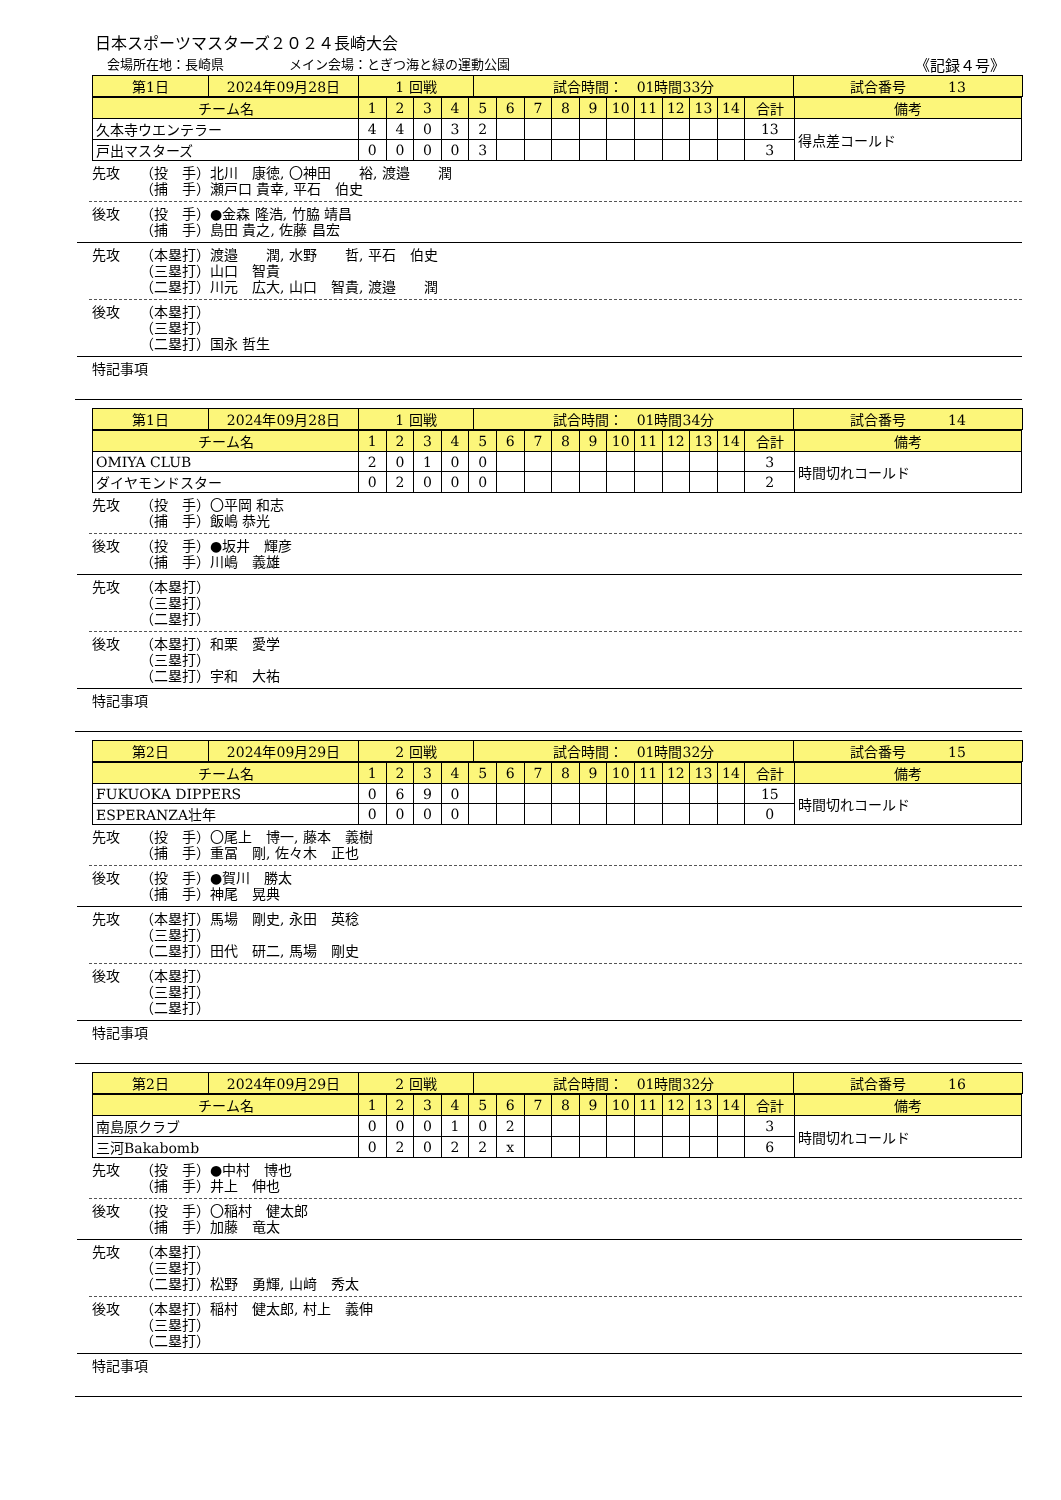日本スポーツマスターズ２０２４長崎大会
会場所在地：長崎県　　　　　メイン会場：とぎつ海と緑の運動公園 《記録４号》
| 第1日 | 2024年09月28日 | 1 回戦 | 試合時間： 01時間33分 | 試合番号 13 |
| チーム名 | 1 | 2 | 3 | 4 | 5 | 6 | 7 | 8 | 9 | 10 | 11 | 12 | 13 | 14 | 合計 | 備考 |
| 久本寺ウエンテラー | 4 | 4 | 0 | 3 | 2 | | | | | | | | | | 13 | 得点差コールド |
| 戸出マスターズ | 0 | 0 | 0 | 0 | 3 | | | | | | | | | | 3 | |
先攻 （投　手）
（捕　手） 北川　康徳, 〇神田　　裕, 渡邉　　潤
瀬戸口 貴幸, 平石　伯史
後攻 （投　手）
（捕　手） ●金森 隆浩, 竹脇 靖昌
島田 貴之, 佐藤 昌宏
先攻 （本塁打）
（三塁打）
（二塁打） 渡邉　　潤, 水野　　哲, 平石　伯史
山口　智貴
川元　広大, 山口　智貴, 渡邉　　潤
後攻 （本塁打）
（三塁打）
（二塁打）
国永 哲生
特記事項
| 第1日 | 2024年09月28日 | 1 回戦 | 試合時間： 01時間34分 | 試合番号 14 |
| チーム名 | 1 | 2 | 3 | 4 | 5 | 6 | 7 | 8 | 9 | 10 | 11 | 12 | 13 | 14 | 合計 | 備考 |
| OMIYA CLUB | 2 | 0 | 1 | 0 | 0 | | | | | | | | | | 3 | 時間切れコールド |
| ダイヤモンドスター | 0 | 2 | 0 | 0 | 0 | | | | | | | | | | 2 | |
先攻 （投　手）
（捕　手） 〇平岡 和志
飯嶋 恭光
後攻 （投　手）
（捕　手） ●坂井　輝彦
川嶋　義雄
先攻 （本塁打）
（三塁打）
（二塁打）
後攻 （本塁打）
（三塁打）
（二塁打） 和栗　愛学
宇和　大祐
特記事項
| 第2日 | 2024年09月29日 | 2 回戦 | 試合時間： 01時間32分 | 試合番号 15 |
| チーム名 | 1 | 2 | 3 | 4 | 5 | 6 | 7 | 8 | 9 | 10 | 11 | 12 | 13 | 14 | 合計 | 備考 |
| FUKUOKA DIPPERS | 0 | 6 | 9 | 0 | | | | | | | | | | | 15 | 時間切れコールド |
| ESPERANZA壮年 | 0 | 0 | 0 | 0 | | | | | | | | | | | 0 | |
先攻 （投　手）
（捕　手） 〇尾上　博一, 藤本　義樹
重冨　剛, 佐々木　正也
後攻 （投　手）
（捕　手） ●賀川　勝太
神尾　晃典
先攻 （本塁打）
（三塁打）
（二塁打） 馬場　剛史, 永田　英稔
田代　研二, 馬場　剛史
後攻 （本塁打）
（三塁打）
（二塁打）
特記事項
| 第2日 | 2024年09月29日 | 2 回戦 | 試合時間： 01時間32分 | 試合番号 16 |
| チーム名 | 1 | 2 | 3 | 4 | 5 | 6 | 7 | 8 | 9 | 10 | 11 | 12 | 13 | 14 | 合計 | 備考 |
| 南島原クラブ | 0 | 0 | 0 | 1 | 0 | 2 | | | | | | | | | 3 | 時間切れコールド |
| 三河Bakabomb | 0 | 2 | 0 | 2 | 2 | x | | | | | | | | | 6 | |
先攻 （投　手）
（捕　手） ●中村　博也
井上　伸也
後攻 （投　手）
（捕　手） 〇稲村　健太郎
加藤　竜太
先攻 （本塁打）
（三塁打）
（二塁打）
松野　勇輝, 山﨑　秀太
後攻 （本塁打）
（三塁打）
（二塁打） 稲村　健太郎, 村上　義伸
特記事項